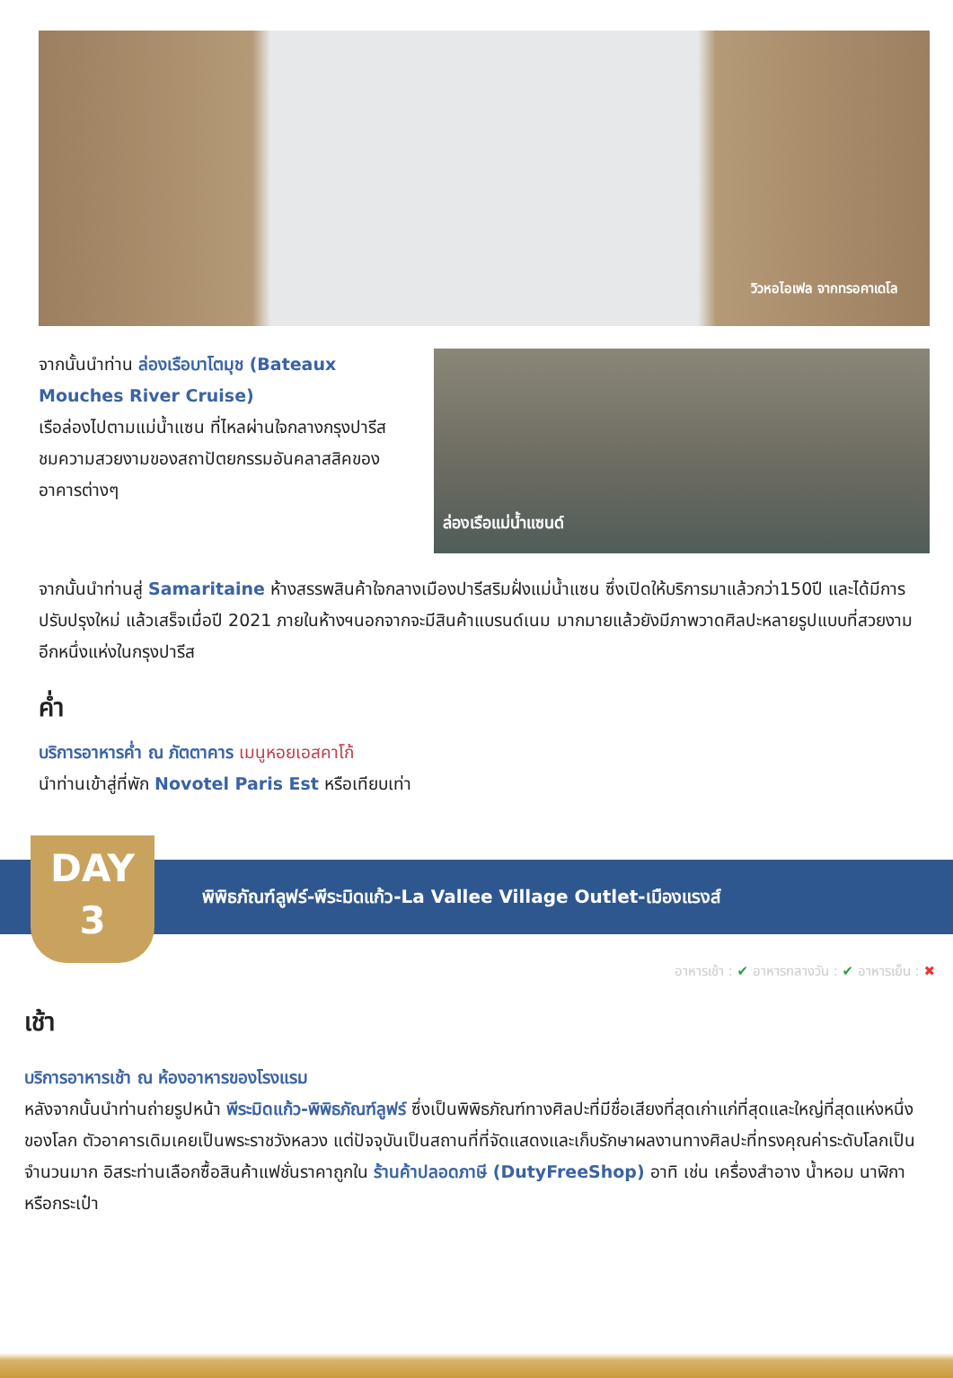วิวหอไอเฟล จากทรอคาเดโล
จากนั้นนำท่าน ล่องเรือบาโตมุช (Bateaux Mouches River Cruise)
เรือล่องไปตามแม่น้ำแซน ที่ไหลผ่านใจกลางกรุงปารีส ชมความสวยงามของสถาปัตยกรรมอันคลาสสิคของอาคารต่างๆ
ล่องเรือแม่น้ำแซนด์
จากนั้นนำท่านสู่ Samaritaine ห้างสรรพสินค้าใจกลางเมืองปารีสริมฝั่งแม่น้ำแซน ซึ่งเปิดให้บริการมาแล้วกว่า150ปี และได้มีการปรับปรุงใหม่ แล้วเสร็จเมื่อปี 2021 ภายในห้างฯนอกจากจะมีสินค้าแบรนด์เนม มากมายแล้วยังมีภาพวาดศิลปะหลายรูปแบบที่สวยงามอีกหนึ่งแห่งในกรุงปารีส
ค่ำ
บริการอาหารค่ำ ณ ภัตตาคาร เมนูหอยเอสคาโก้
นำท่านเข้าสู่ที่พัก Novotel Paris Est หรือเทียบเท่า
พิพิธภัณฑ์ลูฟร์-พีระมิดแก้ว-La Vallee Village Outlet-เมืองแรงส์
DAY
3
อาหารเช้า : ✔ อาหารกลางวัน : ✔ อาหารเย็น : ✖
เช้า
บริการอาหารเช้า ณ ห้องอาหารของโรงแรม
หลังจากนั้นนำท่านถ่ายรูปหน้า พีระมิดแก้ว-พิพิธภัณฑ์ลูฟร์ ซึ่งเป็นพิพิธภัณฑ์ทางศิลปะที่มีชื่อเสียงที่สุดเก่าแก่ที่สุดและใหญ่ที่สุดแห่งหนึ่งของโลก ตัวอาคารเดิมเคยเป็นพระราชวังหลวง แต่ปัจจุบันเป็นสถานที่ที่จัดแสดงและเก็บรักษาผลงานทางศิลปะที่ทรงคุณค่าระดับโลกเป็นจำนวนมาก อิสระท่านเลือกซื้อสินค้าแฟชั่นราคาถูกใน ร้านค้าปลอดภาษี (DutyFreeShop) อาทิ เช่น เครื่องสำอาง น้ำหอม นาฬิกาหรือกระเป๋า